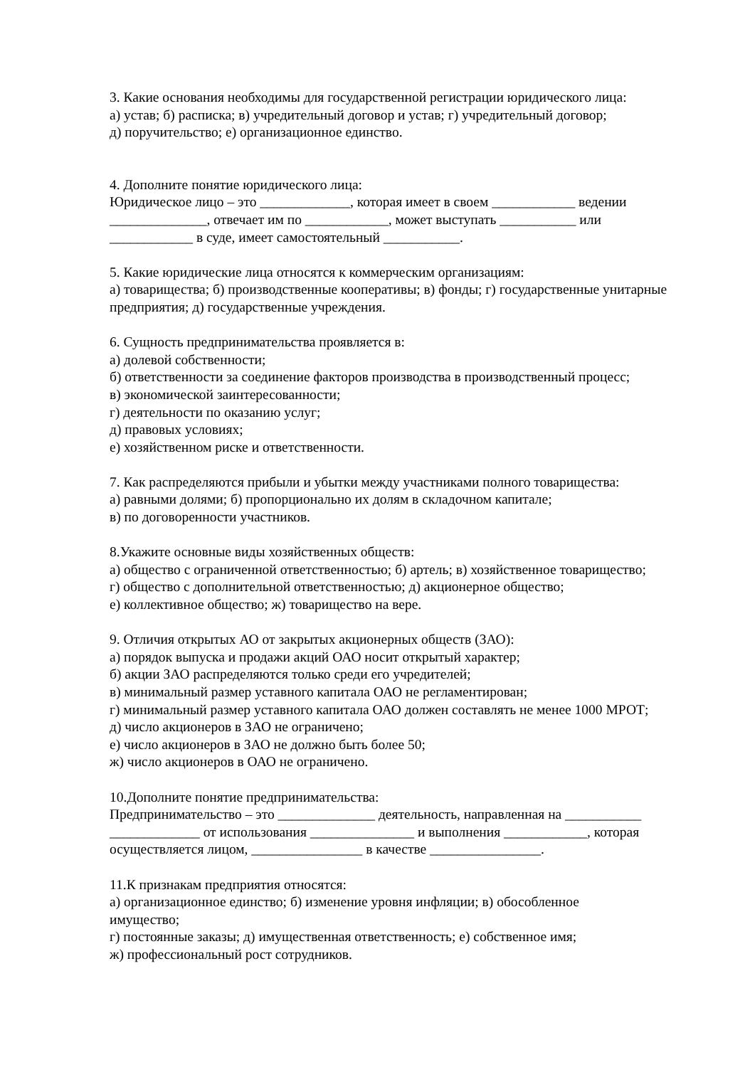3. Какие основания необходимы для государственной регистрации юридического лица:
а) устав; б) расписка; в) учредительный договор и устав; г) учредительный договор;
д) поручительство; е) организационное единство.
4. Дополните понятие юридического лица:
Юридическое лицо – это _____________, которая имеет в своем ____________ ведении
______________, отвечает им по ____________, может выступать ___________ или
____________ в суде, имеет самостоятельный ___________.
5. Какие юридические лица относятся к коммерческим организациям:
а) товарищества; б) производственные кооперативы; в) фонды; г) государственные унитарные предприятия; д) государственные учреждения.
6. Сущность предпринимательства проявляется в:
а) долевой собственности;
б) ответственности за соединение факторов производства в производственный процесс;
в) экономической заинтересованности;
г) деятельности по оказанию услуг;
д) правовых условиях;
е) хозяйственном риске и ответственности.
7. Как распределяются прибыли и убытки между участниками полного товарищества:
а) равными долями; б) пропорционально их долям в складочном капитале;
в) по договоренности участников.
8.Укажите основные виды хозяйственных обществ:
а) общество с ограниченной ответственностью; б) артель; в) хозяйственное товарищество;
г) общество с дополнительной ответственностью; д) акционерное общество;
е) коллективное общество; ж) товарищество на вере.
9. Отличия открытых АО от закрытых акционерных обществ (ЗАО):
а) порядок выпуска и продажи акций ОАО носит открытый характер;
б) акции ЗАО распределяются только среди его учредителей;
в) минимальный размер уставного капитала ОАО не регламентирован;
г) минимальный размер уставного капитала ОАО должен составлять не менее 1000 МРОТ;
д) число акционеров в ЗАО не ограничено;
е) число акционеров в ЗАО не должно быть более 50;
ж) число акционеров в ОАО не ограничено.
10.Дополните понятие предпринимательства:
Предпринимательство – это ______________ деятельность, направленная на ___________
_____________ от использования _______________ и выполнения ____________, которая
осуществляется лицом, ________________ в качестве ________________.
11.К признакам предприятия относятся:
а) организационное единство; б) изменение уровня инфляции; в) обособленное
имущество;
г) постоянные заказы; д) имущественная ответственность; е) собственное имя;
ж) профессиональный рост сотрудников.